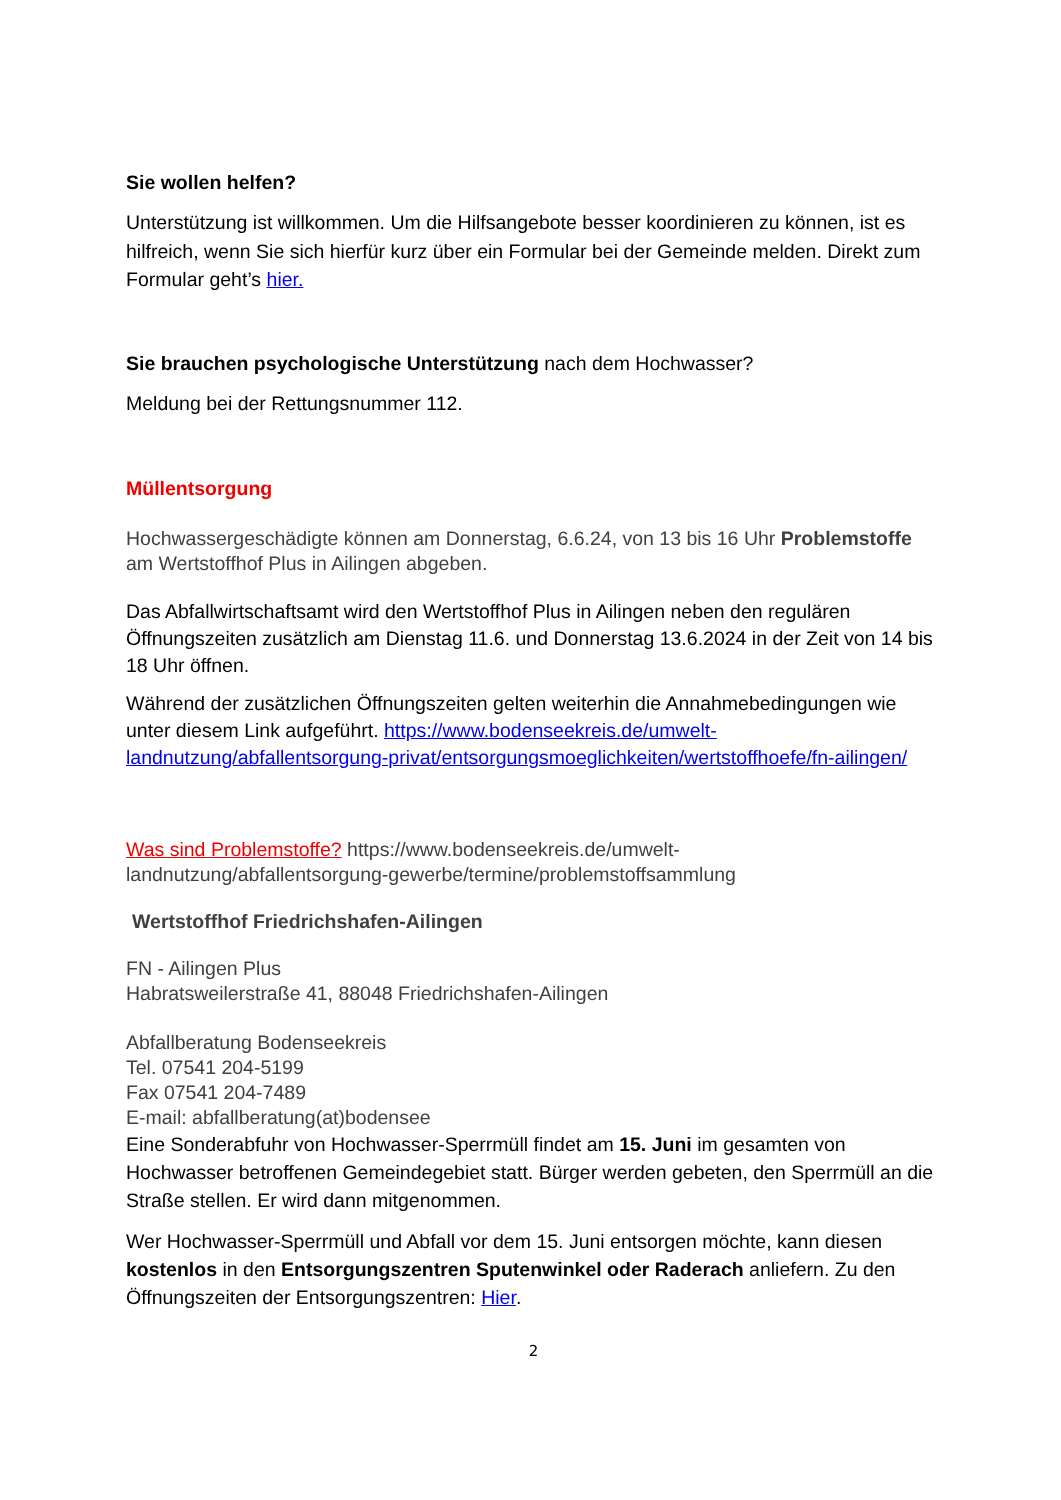Sie wollen helfen?
Unterstützung ist willkommen. Um die Hilfsangebote besser koordinieren zu können, ist es hilfreich, wenn Sie sich hierfür kurz über ein Formular bei der Gemeinde melden. Direkt zum Formular geht’s hier.
Sie brauchen psychologische Unterstützung nach dem Hochwasser?
Meldung bei der Rettungsnummer 112.
Müllentsorgung
Hochwassergeschädigte können am Donnerstag, 6.6.24, von 13 bis 16 Uhr Problemstoffe am Wertstoffhof Plus in Ailingen abgeben.
Das Abfallwirtschaftsamt wird den Wertstoffhof Plus in Ailingen neben den regulären Öffnungszeiten zusätzlich am Dienstag 11.6. und Donnerstag 13.6.2024 in der Zeit von 14 bis 18 Uhr öffnen.
Während der zusätzlichen Öffnungszeiten gelten weiterhin die Annahmebedingungen wie unter diesem Link aufgeführt. https://www.bodenseekreis.de/umwelt-landnutzung/abfallentsorgung-privat/entsorgungsmoeglichkeiten/wertstoffhoefe/fn-ailingen/
Was sind Problemstoffe? https://www.bodenseekreis.de/umwelt-landnutzung/abfallentsorgung-gewerbe/termine/problemstoffsammlung
Wertstoffhof Friedrichshafen-Ailingen
FN - Ailingen Plus
Habratsweilerstraße 41, 88048 Friedrichshafen-Ailingen
Abfallberatung Bodenseekreis
Tel. 07541 204-5199
Fax 07541 204-7489
E-mail: abfallberatung(at)bodensee
Eine Sonderabfuhr von Hochwasser-Sperrmüll findet am 15. Juni im gesamten von Hochwasser betroffenen Gemeindegebiet statt. Bürger werden gebeten, den Sperrmüll an die Straße stellen. Er wird dann mitgenommen.
Wer Hochwasser-Sperrmüll und Abfall vor dem 15. Juni entsorgen möchte, kann diesen kostenlos in den Entsorgungszentren Sputenwinkel oder Raderach anliefern. Zu den Öffnungszeiten der Entsorgungszentren: Hier.
2